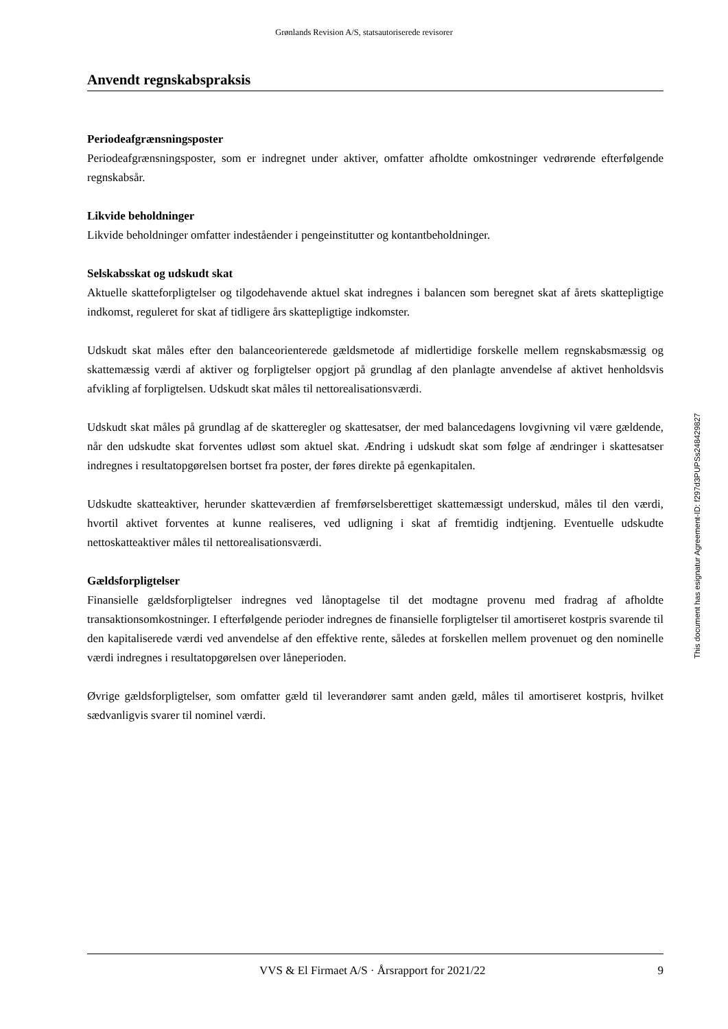Grønlands Revision A/S, statsautoriserede revisorer
Anvendt regnskabspraksis
Periodeafgrænsningsposter
Periodeafgrænsningsposter, som er indregnet under aktiver, omfatter afholdte omkostninger vedrørende efterfølgende regnskabsår.
Likvide beholdninger
Likvide beholdninger omfatter indeståender i pengeinstitutter og kontantbeholdninger.
Selskabsskat og udskudt skat
Aktuelle skatteforpligtelser og tilgodehavende aktuel skat indregnes i balancen som beregnet skat af årets skattepligtige indkomst, reguleret for skat af tidligere års skattepligtige indkomster.
Udskudt skat måles efter den balanceorienterede gældsmetode af midlertidige forskelle mellem regn­skabsmæssig og skattemæssig værdi af aktiver og forpligtelser opgjort på grundlag af den planlagte an­vendelse af aktivet henholdsvis afvikling af forpligtelsen. Udskudt skat måles til nettorealisationsværdi.
Udskudt skat måles på grundlag af de skatteregler og skattesatser, der med balancedagens lovgivning vil være gældende, når den udskudte skat forventes udløst som aktuel skat. Ændring i udskudt skat som følge af ændringer i skattesatser indregnes i resultatopgørelsen bortset fra poster, der føres direkte på egenkapi­talen.
Udskudte skatteaktiver, herunder skatteværdien af fremførselsberettiget skattemæssigt underskud, måles til den værdi, hvortil aktivet forventes at kunne realiseres, ved udligning i skat af fremtidig indtjening. Eventuelle udskudte nettoskatteaktiver måles til nettorealisationsværdi.
Gældsforpligtelser
Finansielle gældsforpligtelser indregnes ved lånoptagelse til det modtagne provenu med fradrag af af­holdte transaktionsomkostninger. I efterfølgende perioder indregnes de finansielle forpligtelser til amorti­seret kostpris svarende til den kapitaliserede værdi ved anvendelse af den effektive rente, således at for­skellen mellem provenuet og den nominelle værdi indregnes i resultatopgørelsen over låneperioden.
Øvrige gældsforpligtelser, som omfatter gæld til leverandører samt anden gæld, måles til amortiseret kostpris, hvilket sædvanligvis svarer til nominel værdi.
This document has esignatur Agreement-ID: f297d3PUPSs248429827
VVS & El Firmaet A/S · Årsrapport for 2021/22 9